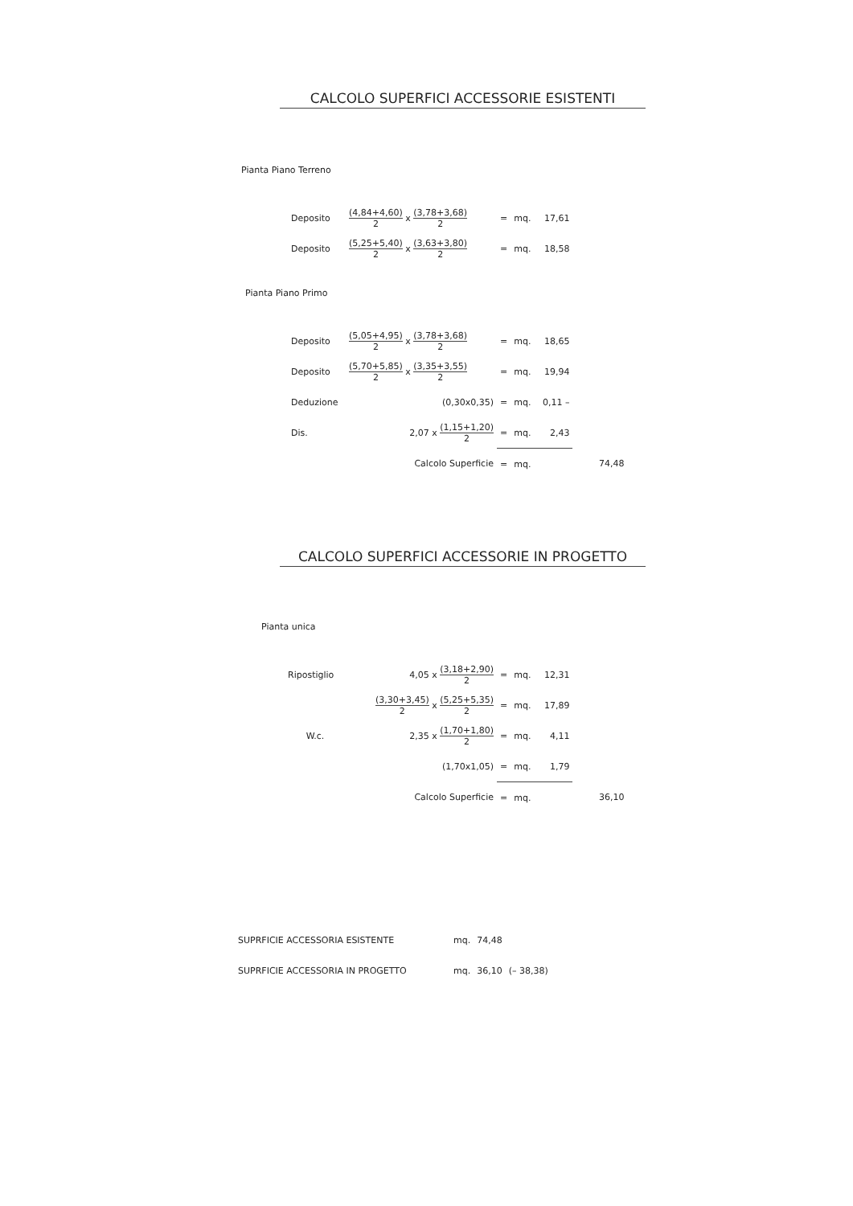CALCOLO SUPERFICI ACCESSORIE ESISTENTI
Pianta Piano Terreno
| Deposito | (4,84+4,60) 2 x (3,78+3,68) 2 | = | mq. | 17,61 |
| Deposito | (5,25+5,40) 2 x (3,63+3,80) 2 | = | mq. | 18,58 |
Pianta Piano Primo
| Deposito | (5,05+4,95) 2 x (3,78+3,68) 2 | = | mq. | 18,65 | |
| Deposito | (5,70+5,85) 2 x (3,35+3,55) 2 | = | mq. | 19,94 | |
| Deduzione | (0,30x0,35) | = | mq. | 0,11 – | |
| Dis. | 2,07 x (1,15+1,20) 2 | = | mq. | 2,43 | |
| | Calcolo Superficie | = | mq. | | 74,48 |
CALCOLO SUPERFICI ACCESSORIE IN PROGETTO
Pianta unica
| Ripostiglio | 4,05 x (3,18+2,90) 2 | = | mq. | 12,31 | |
| | (3,30+3,45) 2 x (5,25+5,35) 2 | = | mq. | 17,89 | |
| W.c. | 2,35 x (1,70+1,80) 2 | = | mq. | 4,11 | |
| | (1,70x1,05) | = | mq. | 1,79 | |
| | Calcolo Superficie | = | mq. | | 36,10 |
| SUPRFICIE ACCESSORIA ESISTENTE | mq. | 74,48 | |
| SUPRFICIE ACCESSORIA IN PROGETTO | mq. | 36,10 | (– 38,38) |